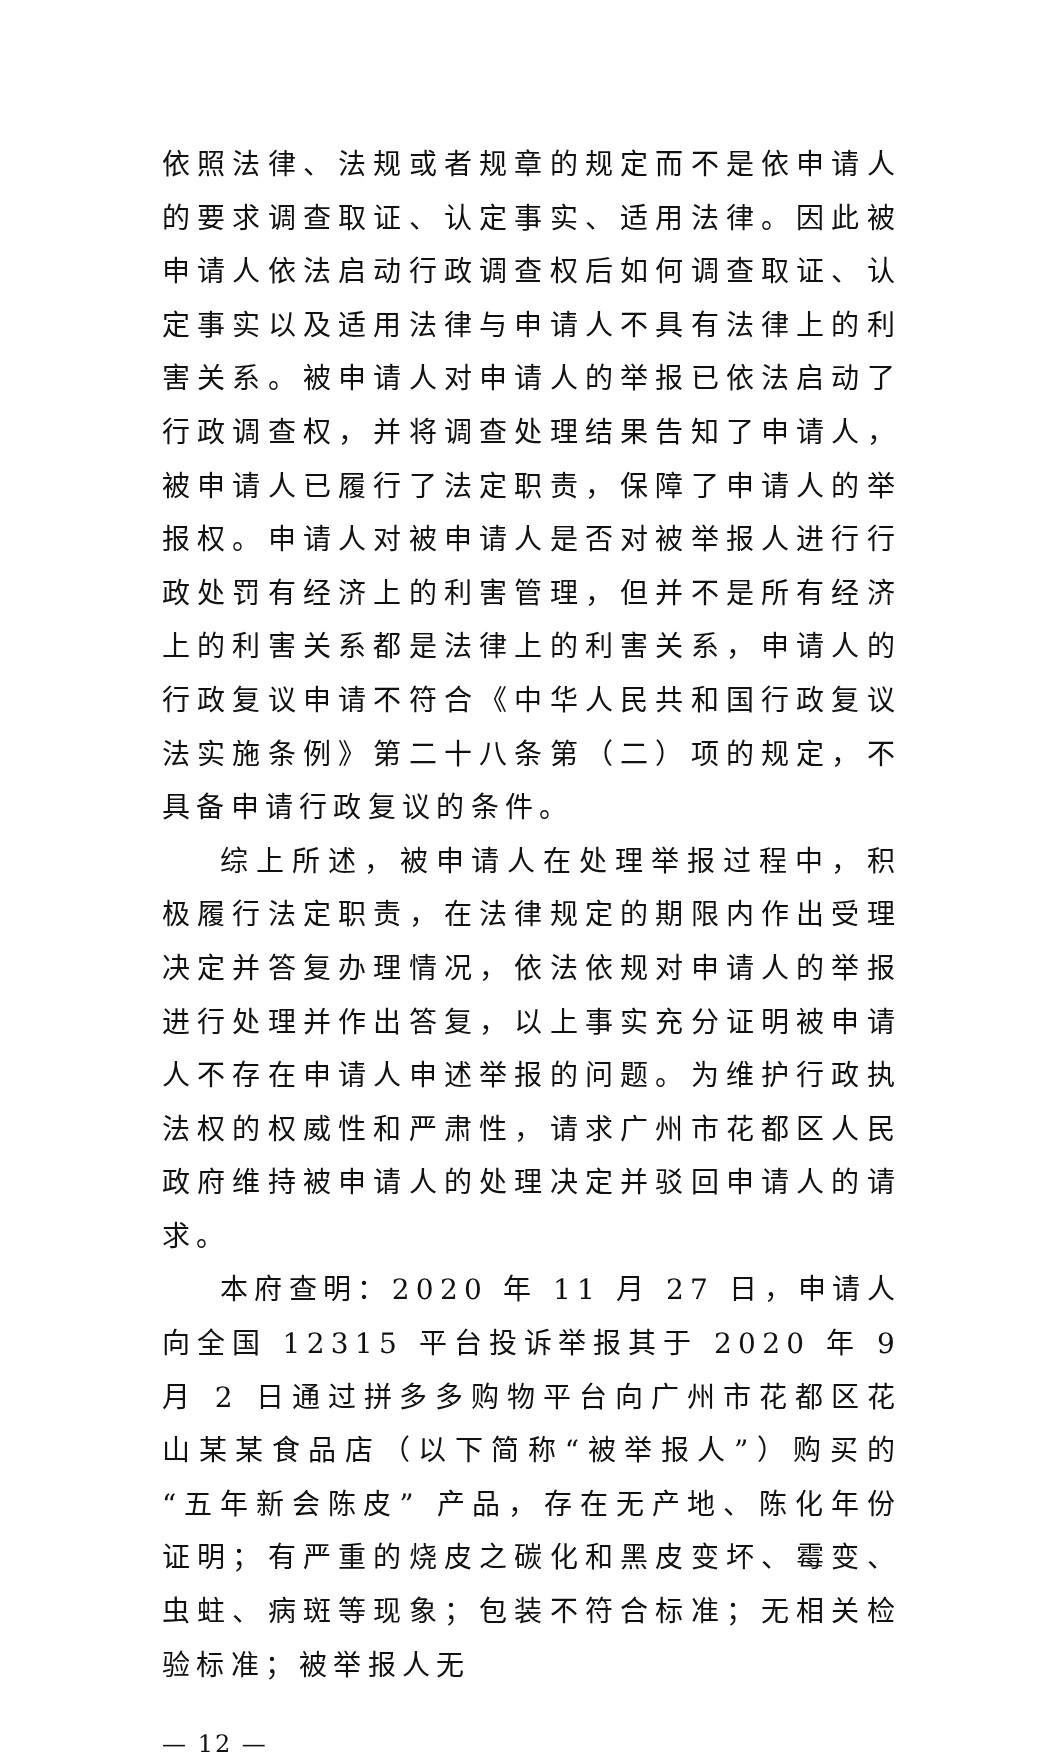依照法律、法规或者规章的规定而不是依申请人的要求调查取证、认定事实、适用法律。因此被申请人依法启动行政调查权后如何调查取证、认定事实以及适用法律与申请人不具有法律上的利害关系。被申请人对申请人的举报已依法启动了行政调查权，并将调查处理结果告知了申请人，被申请人已履行了法定职责，保障了申请人的举报权。申请人对被申请人是否对被举报人进行行政处罚有经济上的利害管理，但并不是所有经济上的利害关系都是法律上的利害关系，申请人的行政复议申请不符合《中华人民共和国行政复议法实施条例》第二十八条第（二）项的规定，不具备申请行政复议的条件。
综上所述，被申请人在处理举报过程中，积极履行法定职责，在法律规定的期限内作出受理决定并答复办理情况，依法依规对申请人的举报进行处理并作出答复，以上事实充分证明被申请人不存在申请人申述举报的问题。为维护行政执法权的权威性和严肃性，请求广州市花都区人民政府维持被申请人的处理决定并驳回申请人的请求。
本府查明：2020 年 11 月 27 日，申请人向全国 12315 平台投诉举报其于 2020 年 9 月 2 日通过拼多多购物平台向广州市花都区花山某某食品店（以下简称“被举报人”）购买的“五年新会陈皮” 产品，存在无产地、陈化年份证明；有严重的烧皮之碳化和黑皮变坏、霉变、虫蛀、病斑等现象；包装不符合标准；无相关检验标准；被举报人无
— 12 —